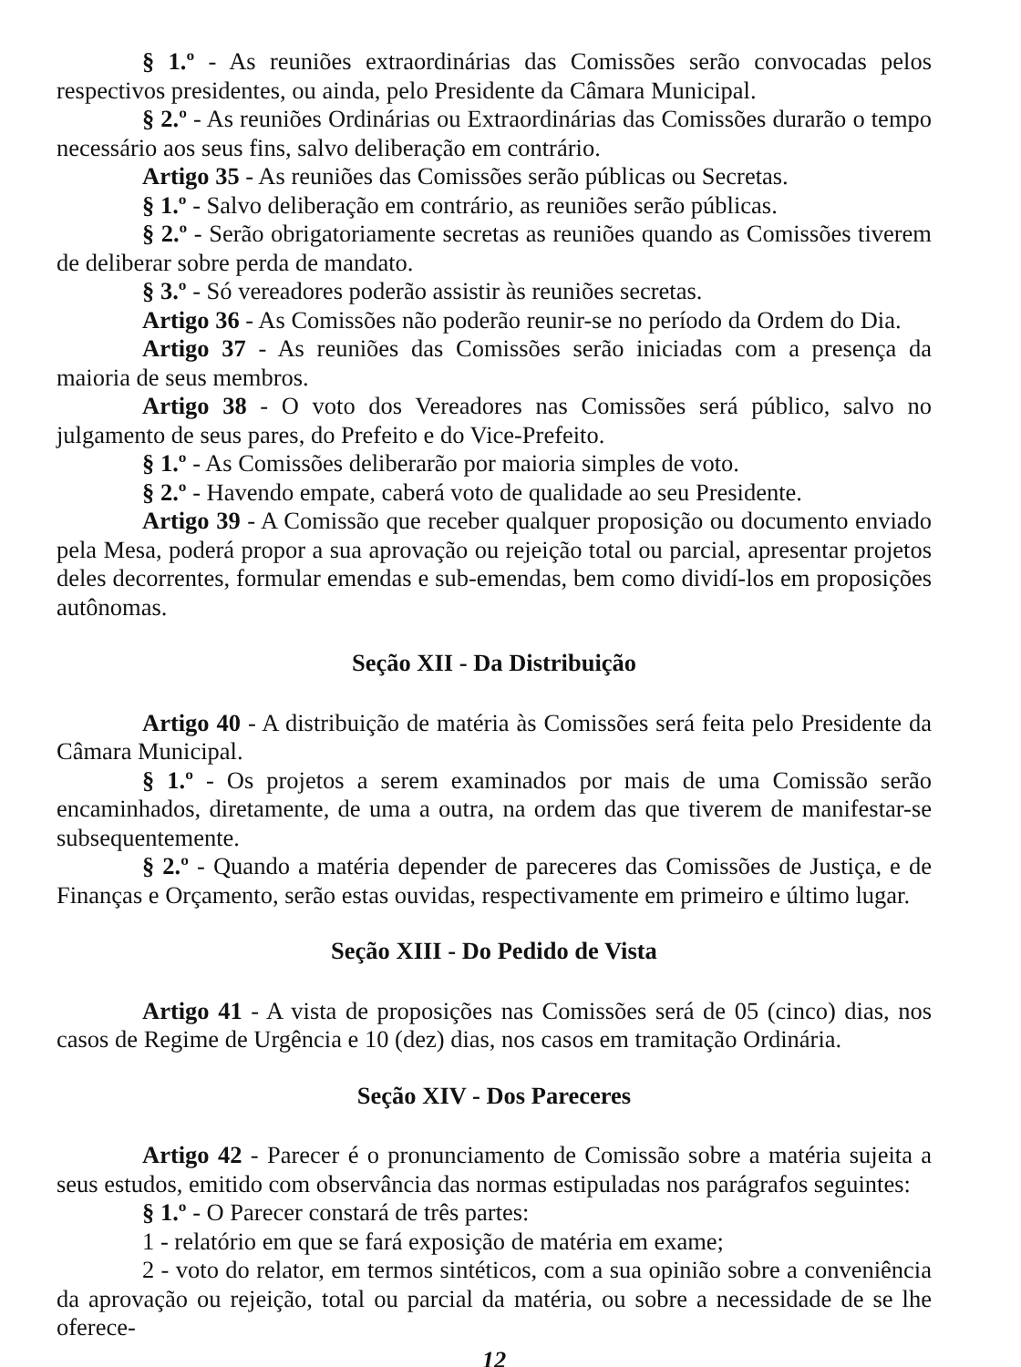§ 1.º - As reuniões extraordinárias das Comissões serão convocadas pelos respectivos presidentes, ou ainda, pelo Presidente da Câmara Municipal.
§ 2.º - As reuniões Ordinárias ou Extraordinárias das Comissões durarão o tempo necessário aos seus fins, salvo deliberação em contrário.
Artigo 35 - As reuniões das Comissões serão públicas ou Secretas.
§ 1.º - Salvo deliberação em contrário, as reuniões serão públicas.
§ 2.º - Serão obrigatoriamente secretas as reuniões quando as Comissões tiverem de deliberar sobre perda de mandato.
§ 3.º - Só vereadores poderão assistir às reuniões secretas.
Artigo 36 - As Comissões não poderão reunir-se no período da Ordem do Dia.
Artigo 37 - As reuniões das Comissões serão iniciadas com a presença da maioria de seus membros.
Artigo 38 - O voto dos Vereadores nas Comissões será público, salvo no julgamento de seus pares, do Prefeito e do Vice-Prefeito.
§ 1.º - As Comissões deliberarão por maioria simples de voto.
§ 2.º - Havendo empate, caberá voto de qualidade ao seu Presidente.
Artigo 39 - A Comissão que receber qualquer proposição ou documento enviado pela Mesa, poderá propor a sua aprovação ou rejeição total ou parcial, apresentar projetos deles decorrentes, formular emendas e sub-emendas, bem como dividí-los em proposições autônomas.
Seção XII - Da Distribuição
Artigo 40 - A distribuição de matéria às Comissões será feita pelo Presidente da Câmara Municipal.
§ 1.º - Os projetos a serem examinados por mais de uma Comissão serão encaminhados, diretamente, de uma a outra, na ordem das que tiverem de manifestar-se subsequentemente.
§ 2.º - Quando a matéria depender de pareceres das Comissões de Justiça, e de Finanças e Orçamento, serão estas ouvidas, respectivamente em primeiro e último lugar.
Seção XIII - Do Pedido de Vista
Artigo 41 - A vista de proposições nas Comissões será de 05 (cinco) dias, nos casos de Regime de Urgência e 10 (dez) dias, nos casos em tramitação Ordinária.
Seção XIV - Dos Pareceres
Artigo 42 - Parecer é o pronunciamento de Comissão sobre a matéria sujeita a seus estudos, emitido com observância das normas estipuladas nos parágrafos seguintes:
§ 1.º - O Parecer constará de três partes:
1 - relatório em que se fará exposição de matéria em exame;
2 - voto do relator, em termos sintéticos, com a sua opinião sobre a conveniência da aprovação ou rejeição, total ou parcial da matéria, ou sobre a necessidade de se lhe oferece-
12